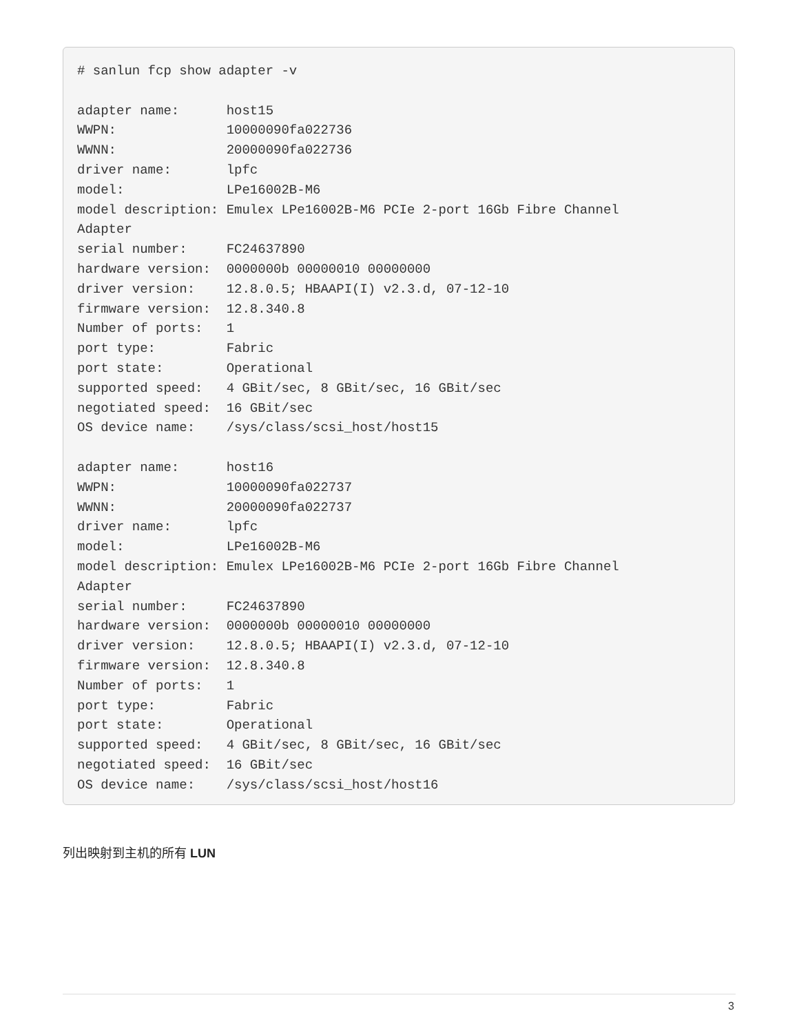# sanlun fcp show adapter -v

adapter name:      host15
WWPN:              10000090fa022736
WWNN:              20000090fa022736
driver name:       lpfc
model:             LPe16002B-M6
model description: Emulex LPe16002B-M6 PCIe 2-port 16Gb Fibre Channel
Adapter
serial number:     FC24637890
hardware version:  0000000b 00000010 00000000
driver version:    12.8.0.5; HBAAPI(I) v2.3.d, 07-12-10
firmware version:  12.8.340.8
Number of ports:   1
port type:         Fabric
port state:        Operational
supported speed:   4 GBit/sec, 8 GBit/sec, 16 GBit/sec
negotiated speed:  16 GBit/sec
OS device name:    /sys/class/scsi_host/host15

adapter name:      host16
WWPN:              10000090fa022737
WWNN:              20000090fa022737
driver name:       lpfc
model:             LPe16002B-M6
model description: Emulex LPe16002B-M6 PCIe 2-port 16Gb Fibre Channel
Adapter
serial number:     FC24637890
hardware version:  0000000b 00000010 00000000
driver version:    12.8.0.5; HBAAPI(I) v2.3.d, 07-12-10
firmware version:  12.8.340.8
Number of ports:   1
port type:         Fabric
port state:        Operational
supported speed:   4 GBit/sec, 8 GBit/sec, 16 GBit/sec
negotiated speed:  16 GBit/sec
OS device name:    /sys/class/scsi_host/host16
列出映射到主机的所有 LUN
3